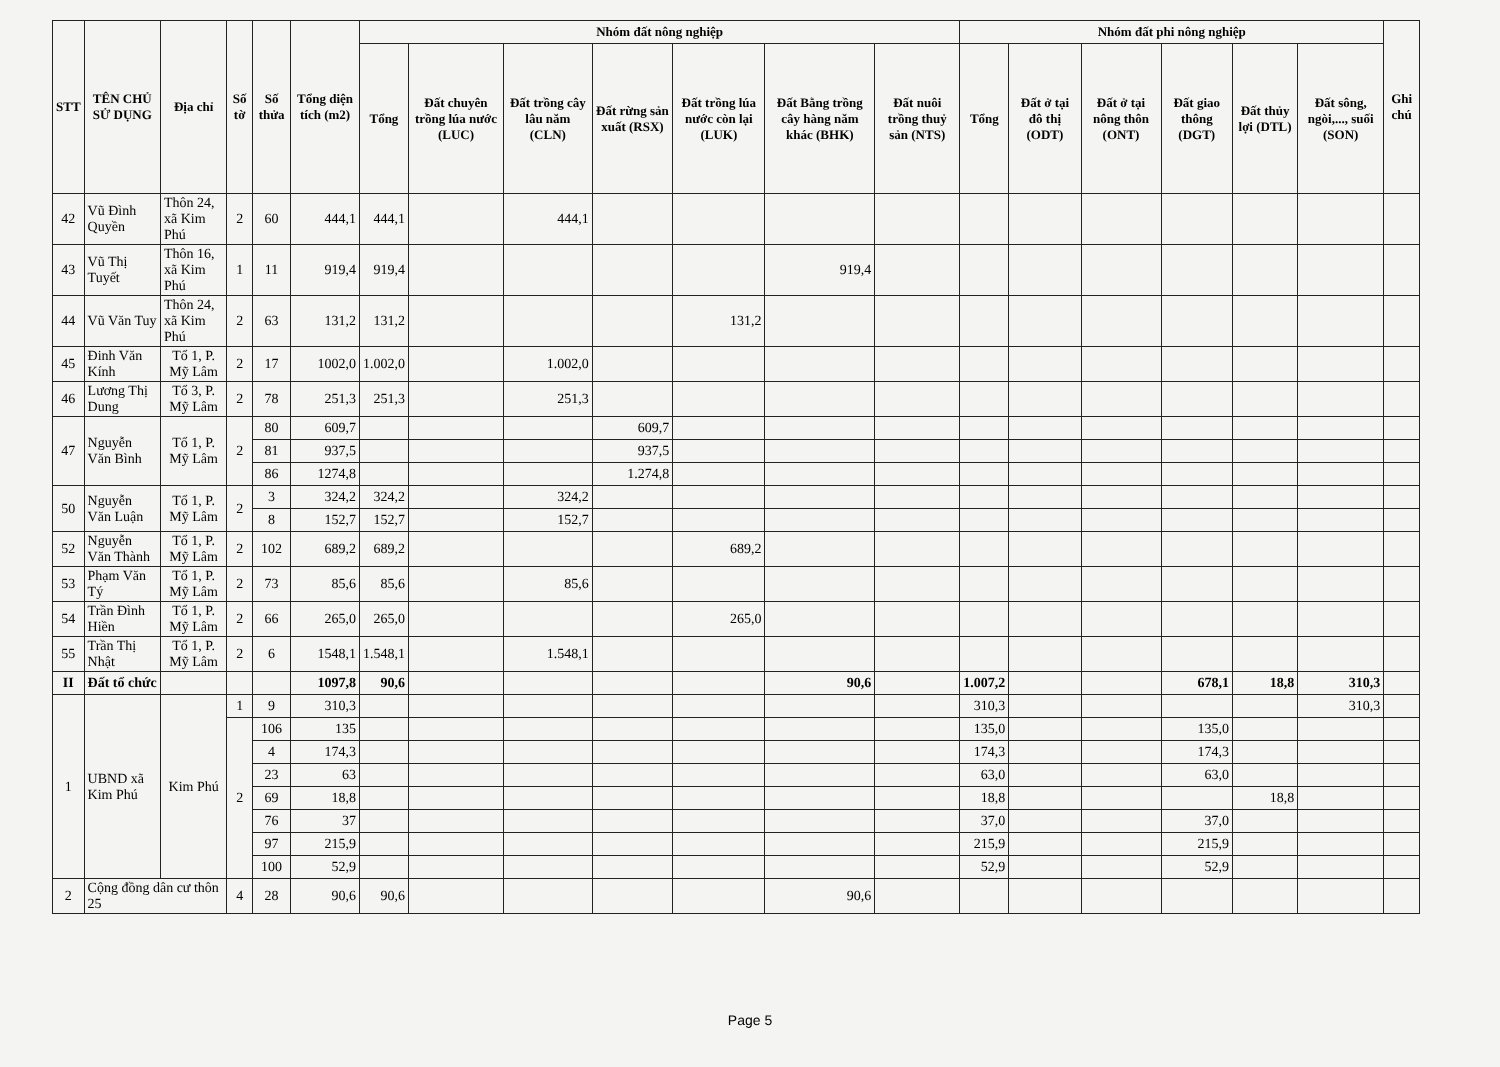| STT | TÊN CHỦ SỬ DỤNG | Địa chỉ | Số tờ | Số thửa | Tổng diện tích (m2) | Nhóm đất nông nghiệp | | | | | | | Nhóm đất phi nông nghiệp | | | | | | Ghi chú |
| --- | --- | --- | --- | --- | --- | --- | --- | --- | --- | --- | --- | --- | --- | --- | --- | --- | --- | --- | --- |
| | | | | | | Tổng | Đất chuyên trồng lúa nước (LUC) | Đất trồng cây lâu năm (CLN) | Đất rừng sản xuất (RSX) | Đất trồng lúa nước còn lại (LUK) | Đất Bằng trồng cây hàng năm khác (BHK) | Đất nuôi trồng thuỷ sản (NTS) | Tổng | Đất ở tại đô thị (ODT) | Đất ở tại nông thôn (ONT) | Đất giao thông (DGT) | Đất thủy lợi (DTL) | Đất sông, ngòi,..., suối (SON) | |
| 42 | Vũ Đình Quyền | Thôn 24, xã Kim Phú | 2 | 60 | 444,1 | 444,1 | | 444,1 | | | | | | | | | | | |
| 43 | Vũ Thị Tuyết | Thôn 16, xã Kim Phú | 1 | 11 | 919,4 | 919,4 | | | | | 919,4 | | | | | | | | |
| 44 | Vũ Văn Tuy | Thôn 24, xã Kim Phú | 2 | 63 | 131,2 | 131,2 | | | | 131,2 | | | | | | | | | |
| 45 | Đinh Văn Kính | Tổ 1, P. Mỹ Lâm | 2 | 17 | 1002,0 | 1.002,0 | | 1.002,0 | | | | | | | | | | | |
| 46 | Lương Thị Dung | Tổ 3, P. Mỹ Lâm | 2 | 78 | 251,3 | 251,3 | | 251,3 | | | | | | | | | | | |
| 47 | Nguyễn Văn Bình | Tổ 1, P. Mỹ Lâm | 2 | 80 | 609,7 | | | | 609,7 | | | | | | | | | | |
| | | | | 81 | 937,5 | | | | 937,5 | | | | | | | | | | |
| | | | | 86 | 1274,8 | | | | 1.274,8 | | | | | | | | | | |
| 50 | Nguyễn Văn Luận | Tổ 1, P. Mỹ Lâm | 2 | 3 | 324,2 | 324,2 | | 324,2 | | | | | | | | | | | |
| | | | | 8 | 152,7 | 152,7 | | 152,7 | | | | | | | | | | | |
| 52 | Nguyễn Văn Thành | Tổ 1, P. Mỹ Lâm | 2 | 102 | 689,2 | 689,2 | | | | 689,2 | | | | | | | | | |
| 53 | Phạm Văn Tý | Tổ 1, P. Mỹ Lâm | 2 | 73 | 85,6 | 85,6 | | 85,6 | | | | | | | | | | | |
| 54 | Trần Đình Hiền | Tổ 1, P. Mỹ Lâm | 2 | 66 | 265,0 | 265,0 | | | | 265,0 | | | | | | | | | |
| 55 | Trần Thị Nhật | Tổ 1, P. Mỹ Lâm | 2 | 6 | 1548,1 | 1.548,1 | | 1.548,1 | | | | | | | | | | | |
| II | Đất tổ chức | | | | 1097,8 | 90,6 | | | | | 90,6 | | 1.007,2 | | | 678,1 | 18,8 | 310,3 | |
| 1 | UBND xã Kim Phú | Kim Phú | 1 | 9 | 310,3 | | | | | | | | 310,3 | | | | | 310,3 | |
| | | | 2 | 106 | 135 | | | | | | | | 135,0 | | | 135,0 | | | |
| | | | | 4 | 174,3 | | | | | | | | 174,3 | | | 174,3 | | | |
| | | | | 23 | 63 | | | | | | | | 63,0 | | | 63,0 | | | |
| | | | | 69 | 18,8 | | | | | | | | 18,8 | | | | 18,8 | | |
| | | | | 76 | 37 | | | | | | | | 37,0 | | | 37,0 | | | |
| | | | | 97 | 215,9 | | | | | | | | 215,9 | | | 215,9 | | | |
| | | | | 100 | 52,9 | | | | | | | | 52,9 | | | 52,9 | | | |
| 2 | Cộng đồng dân cư thôn 25 | | 4 | 28 | 90,6 | 90,6 | | | | | 90,6 | | | | | | | | |
Page 5